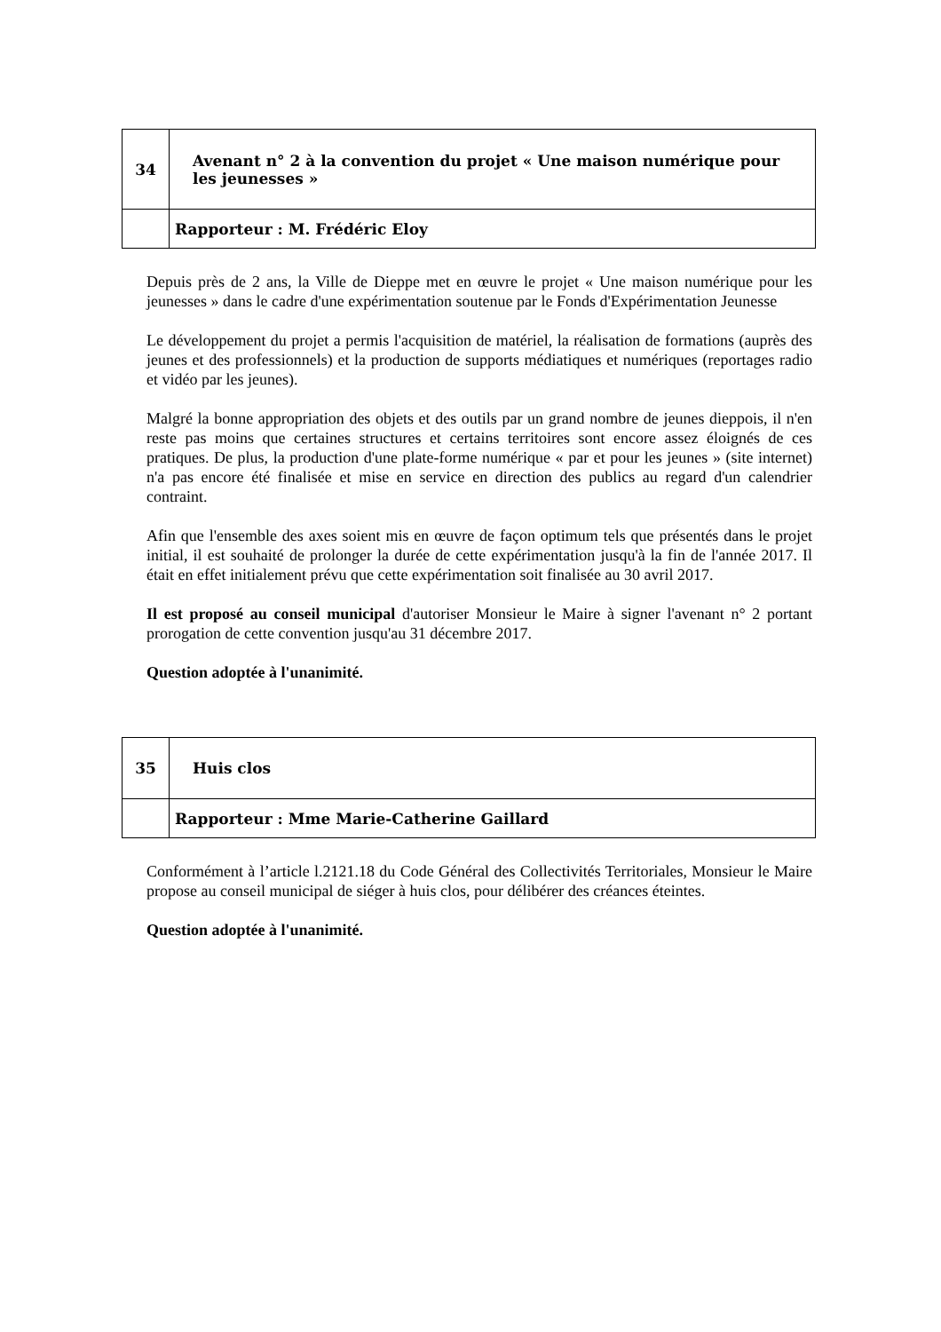| 34 | Avenant n° 2 à la convention du projet « Une maison numérique pour les jeunesses » |
| | Rapporteur : M. Frédéric Eloy |
Depuis près de 2 ans, la Ville de Dieppe met en œuvre le projet « Une maison numérique pour les jeunesses » dans le cadre d'une expérimentation soutenue par le Fonds d'Expérimentation Jeunesse
Le développement du projet a permis l'acquisition de matériel, la réalisation de formations (auprès des jeunes et des professionnels) et la production de supports médiatiques et numériques (reportages radio et vidéo par les jeunes).
Malgré la bonne appropriation des objets et des outils par un grand nombre de jeunes dieppois, il n'en reste pas moins que certaines structures et certains territoires sont encore assez éloignés de ces pratiques. De plus, la production d'une plate-forme numérique « par et pour les jeunes » (site internet) n'a pas encore été finalisée et mise en service en direction des publics au regard d'un calendrier contraint.
Afin que l'ensemble des axes soient mis en œuvre de façon optimum tels que présentés dans le projet initial, il est souhaité de prolonger la durée de cette expérimentation jusqu'à la fin de l'année 2017. Il était en effet initialement prévu que cette expérimentation soit finalisée au 30 avril 2017.
Il est proposé au conseil municipal d'autoriser Monsieur le Maire à signer l'avenant n° 2 portant prorogation de cette convention jusqu'au 31 décembre 2017.
Question adoptée à l'unanimité.
| 35 | Huis clos |
| | Rapporteur : Mme Marie-Catherine Gaillard |
Conformément à l’article l.2121.18 du Code Général des Collectivités Territoriales, Monsieur le Maire propose au conseil municipal de siéger à huis clos, pour délibérer des créances éteintes.
Question adoptée à l'unanimité.